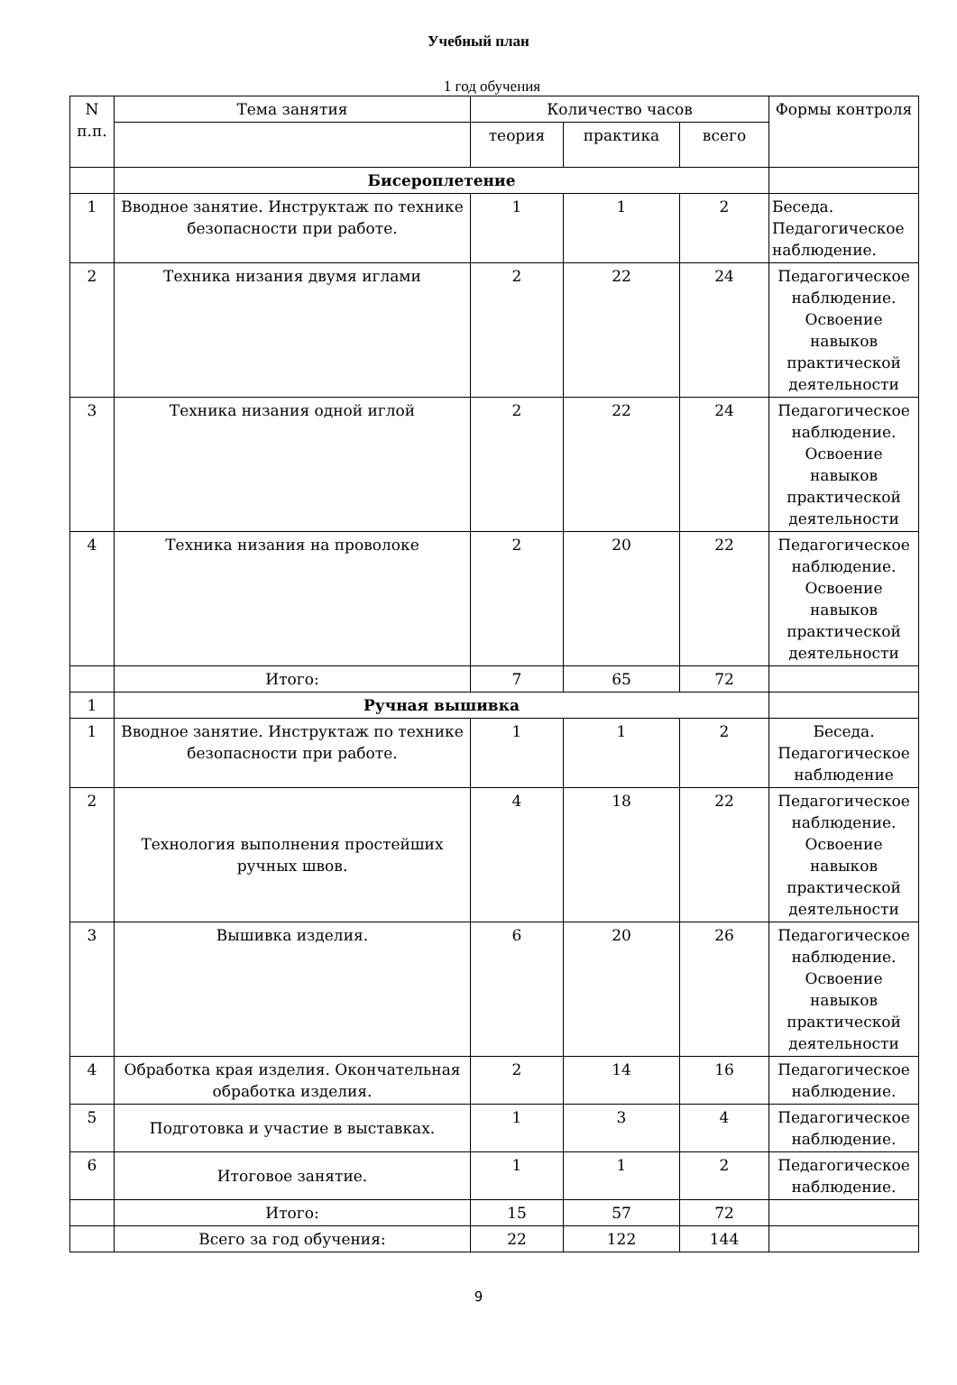Учебный план
1 год обучения
| N п.п. | Тема занятия | Количество часов | | | Формы контроля |
| --- | --- | --- | --- | --- | --- |
| | | теория | практика | всего | |
| | Бисероплетение | | | | |
| 1 | Вводное занятие. Инструктаж по технике безопасности при работе. | 1 | 1 | 2 | Беседа. Педагогическое наблюдение. |
| 2 | Техника низания двумя иглами | 2 | 22 | 24 | Педагогическое наблюдение. Освоение навыков практической деятельности |
| 3 | Техника низания одной иглой | 2 | 22 | 24 | Педагогическое наблюдение. Освоение навыков практической деятельности |
| 4 | Техника низания на проволоке | 2 | 20 | 22 | Педагогическое наблюдение. Освоение навыков практической деятельности |
| | Итого: | 7 | 65 | 72 | |
| 1 | Ручная вышивка | | | | |
| 1 | Вводное занятие. Инструктаж по технике безопасности при работе. | 1 | 1 | 2 | Беседа. Педагогическое наблюдение |
| 2 | Технология выполнения простейших ручных швов. | 4 | 18 | 22 | Педагогическое наблюдение. Освоение навыков практической деятельности |
| 3 | Вышивка изделия. | 6 | 20 | 26 | Педагогическое наблюдение. Освоение навыков практической деятельности |
| 4 | Обработка края изделия. Окончательная обработка изделия. | 2 | 14 | 16 | Педагогическое наблюдение. |
| 5 | Подготовка и участие в выставках. | 1 | 3 | 4 | Педагогическое наблюдение. |
| 6 | Итоговое занятие. | 1 | 1 | 2 | Педагогическое наблюдение. |
| | Итого: | 15 | 57 | 72 | |
| | Всего за год обучения: | 22 | 122 | 144 | |
9